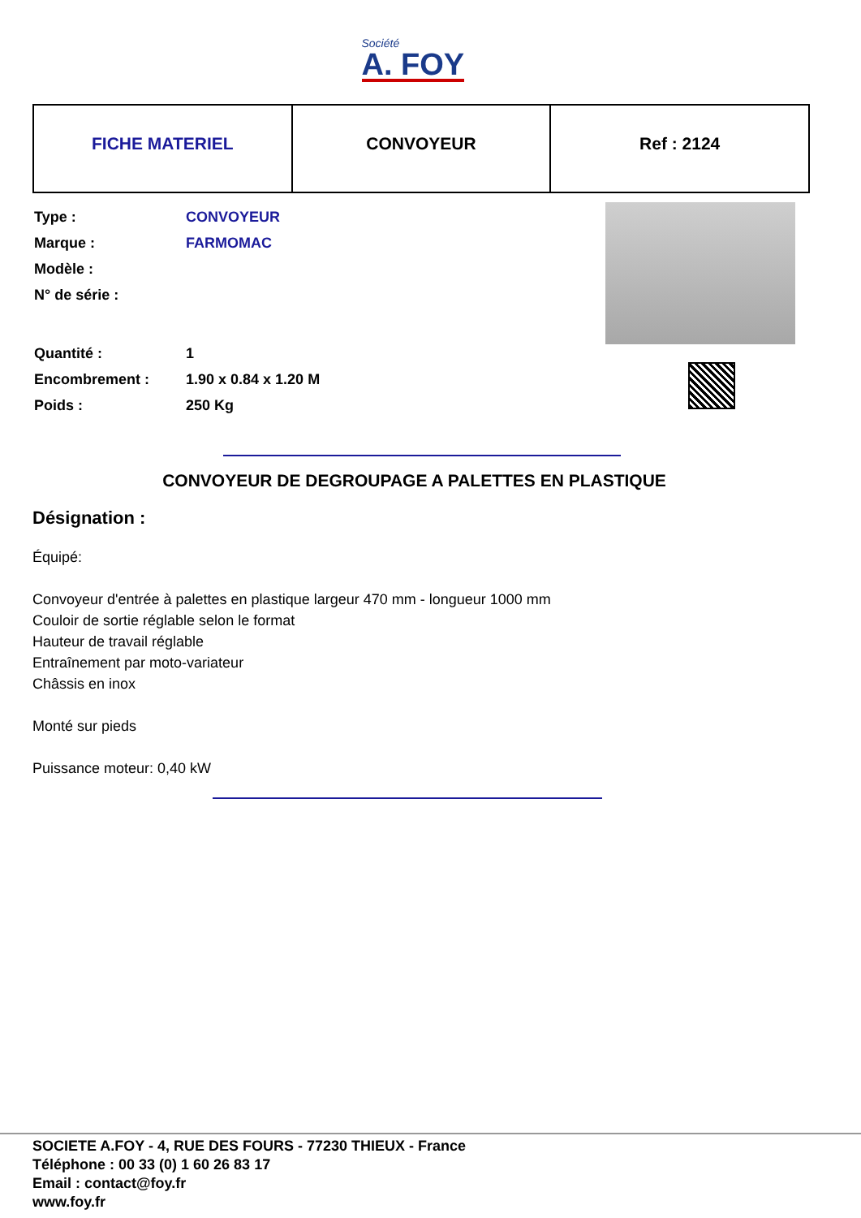Société
A. FOY
| FICHE MATERIEL | CONVOYEUR | Ref : 2124 |
| Type : | CONVOYEUR |
| Marque : | FARMOMAC |
| Modèle : | |
| N° de série : | |
| Quantité : | 1 |
| Encombrement : | 1.90 x 0.84 x 1.20 M |
| Poids : | 250 Kg |
CONVOYEUR DE DEGROUPAGE A PALETTES EN PLASTIQUE
Désignation :
Équipé:
Convoyeur d'entrée à palettes en plastique largeur 470 mm - longueur 1000 mm
Couloir de sortie réglable selon le format
Hauteur de travail réglable
Entraînement par moto-variateur
Châssis en inox
Monté sur pieds
Puissance moteur: 0,40 kW
SOCIETE A.FOY - 4, RUE DES FOURS - 77230 THIEUX - France
Téléphone : 00 33 (0) 1 60 26 83 17
Email : contact@foy.fr
www.foy.fr